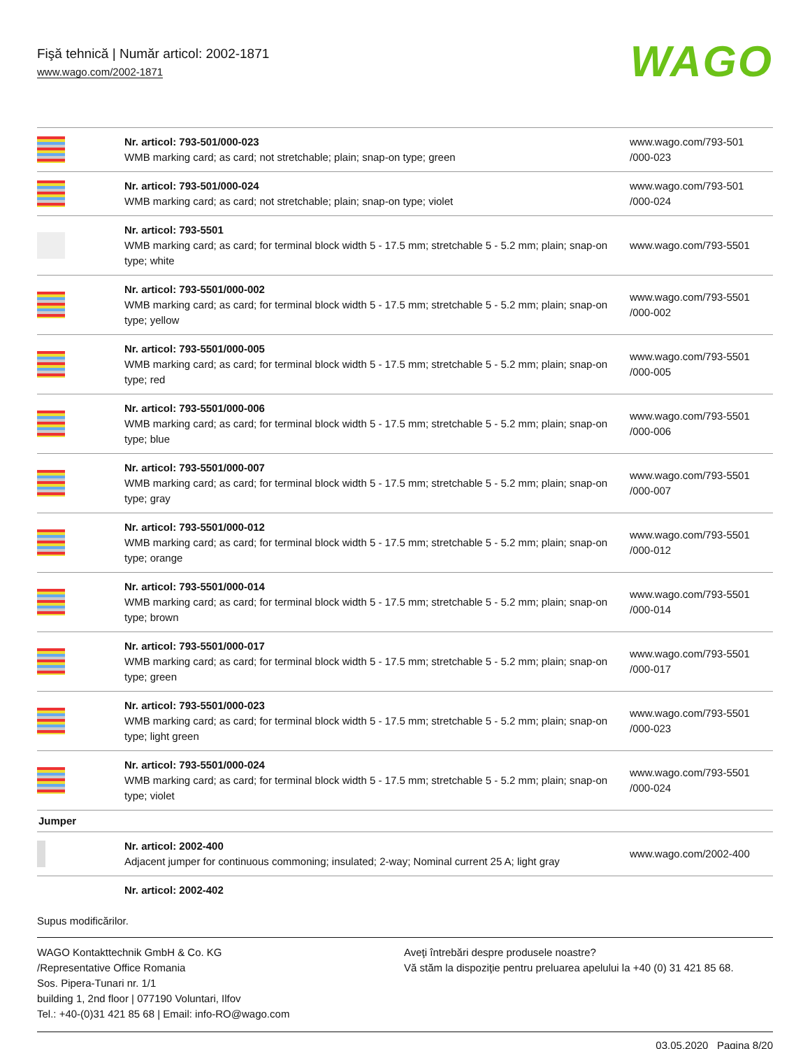Fişă tehnică | Număr articol: 2002-1871
www.wago.com/2002-1871
WAGO
| | Nr. articol: 793-501/000-023 WMB marking card; as card; not stretchable; plain; snap-on type; green | www.wago.com/793-501 /000-023 |
| | Nr. articol: 793-501/000-024 WMB marking card; as card; not stretchable; plain; snap-on type; violet | www.wago.com/793-501 /000-024 |
| | Nr. articol: 793-5501 WMB marking card; as card; for terminal block width 5 - 17.5 mm; stretchable 5 - 5.2 mm; plain; snap-on type; white | www.wago.com/793-5501 |
| | Nr. articol: 793-5501/000-002 WMB marking card; as card; for terminal block width 5 - 17.5 mm; stretchable 5 - 5.2 mm; plain; snap-on type; yellow | www.wago.com/793-5501 /000-002 |
| | Nr. articol: 793-5501/000-005 WMB marking card; as card; for terminal block width 5 - 17.5 mm; stretchable 5 - 5.2 mm; plain; snap-on type; red | www.wago.com/793-5501 /000-005 |
| | Nr. articol: 793-5501/000-006 WMB marking card; as card; for terminal block width 5 - 17.5 mm; stretchable 5 - 5.2 mm; plain; snap-on type; blue | www.wago.com/793-5501 /000-006 |
| | Nr. articol: 793-5501/000-007 WMB marking card; as card; for terminal block width 5 - 17.5 mm; stretchable 5 - 5.2 mm; plain; snap-on type; gray | www.wago.com/793-5501 /000-007 |
| | Nr. articol: 793-5501/000-012 WMB marking card; as card; for terminal block width 5 - 17.5 mm; stretchable 5 - 5.2 mm; plain; snap-on type; orange | www.wago.com/793-5501 /000-012 |
| | Nr. articol: 793-5501/000-014 WMB marking card; as card; for terminal block width 5 - 17.5 mm; stretchable 5 - 5.2 mm; plain; snap-on type; brown | www.wago.com/793-5501 /000-014 |
| | Nr. articol: 793-5501/000-017 WMB marking card; as card; for terminal block width 5 - 17.5 mm; stretchable 5 - 5.2 mm; plain; snap-on type; green | www.wago.com/793-5501 /000-017 |
| | Nr. articol: 793-5501/000-023 WMB marking card; as card; for terminal block width 5 - 17.5 mm; stretchable 5 - 5.2 mm; plain; snap-on type; light green | www.wago.com/793-5501 /000-023 |
| | Nr. articol: 793-5501/000-024 WMB marking card; as card; for terminal block width 5 - 17.5 mm; stretchable 5 - 5.2 mm; plain; snap-on type; violet | www.wago.com/793-5501 /000-024 |
| Jumper | | |
| | Nr. articol: 2002-400 Adjacent jumper for continuous commoning; insulated; 2-way; Nominal current 25 A; light gray | www.wago.com/2002-400 |
| | Nr. articol: 2002-402 | |
Supus modificărilor.
WAGO Kontakttechnik GmbH & Co. KG
/Representative Office Romania
Sos. Pipera-Tunari nr. 1/1
building 1, 2nd floor | 077190 Voluntari, Ilfov
Tel.: +40-(0)31 421 85 68 | Email: info-RO@wago.com
Aveţi întrebări despre produsele noastre?
Vă stăm la dispoziţie pentru preluarea apelului la +40 (0) 31 421 85 68.
03.05.2020 Pagina 8/20